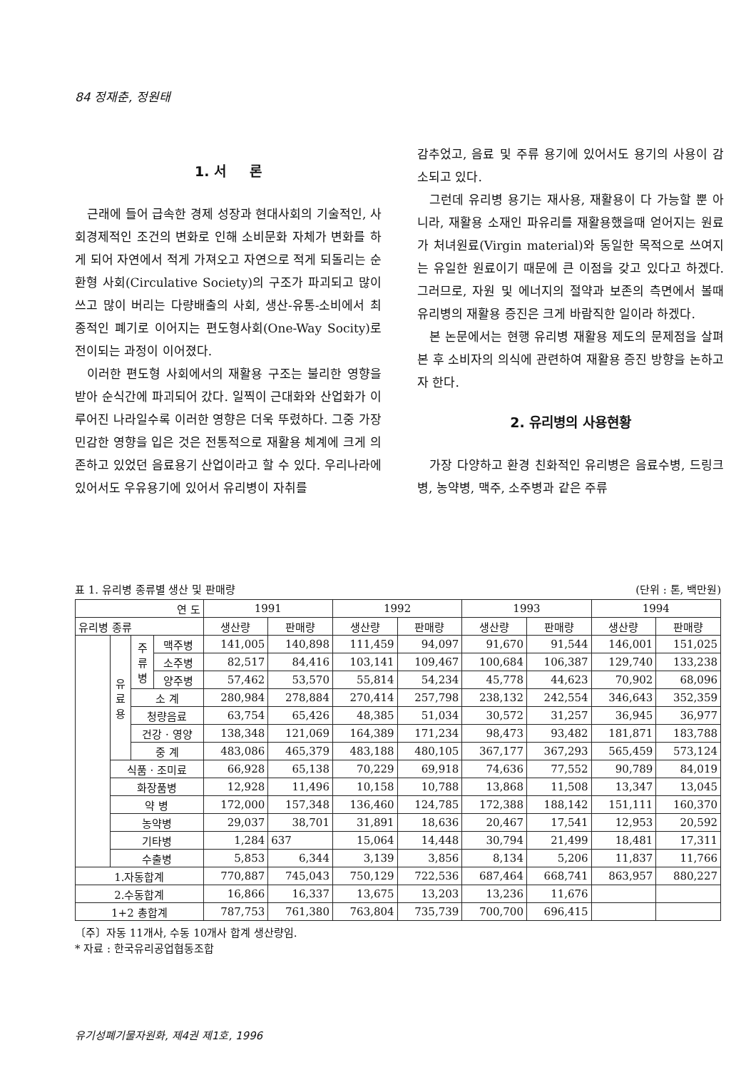84 정재춘, 정원태
1. 서 론
근래에 들어 급속한 경제 성장과 현대사회의 기술적인, 사회경제적인 조건의 변화로 인해 소비문화 자체가 변화를 하게 되어 자연에서 적게 가져오고 자연으로 적게 되돌리는 순환형 사회(Circulative Society)의 구조가 파괴되고 많이 쓰고 많이 버리는 다량배출의 사회, 생산-유통-소비에서 최종적인 폐기로 이어지는 편도형사회(One-Way Socity)로 전이되는 과정이 이어졌다.
이러한 편도형 사회에서의 재활용 구조는 불리한 영향을 받아 순식간에 파괴되어 갔다. 일찍이 근대화와 산업화가 이루어진 나라일수록 이러한 영향은 더욱 뚜렸하다. 그중 가장 민감한 영향을 입은 것은 전통적으로 재활용 체계에 크게 의존하고 있었던 음료용기 산업이라고 할 수 있다. 우리나라에 있어서도 우유용기에 있어서 유리병이 자취를
감추었고, 음료 및 주류 용기에 있어서도 용기의 사용이 감소되고 있다.
그런데 유리병 용기는 재사용, 재활용이 다 가능할 뿐 아니라, 재활용 소재인 파유리를 재활용했을때 얻어지는 원료가 처녀원료(Virgin material)와 동일한 목적으로 쓰여지는 유일한 원료이기 때문에 큰 이점을 갖고 있다고 하겠다. 그러므로, 자원 및 에너지의 절약과 보존의 측면에서 볼때 유리병의 재활용 증진은 크게 바람직한 일이라 하겠다.
본 논문에서는 현행 유리병 재활용 제도의 문제점을 살펴본 후 소비자의 의식에 관련하여 재활용 증진 방향을 논하고자 한다.
2. 유리병의 사용현황
가장 다양하고 환경 친화적인 유리병은 음료수병, 드링크병, 농약병, 맥주, 소주병과 같은 주류
표 1. 유리병 종류별 생산 및 판매량 (단위 : 톤, 백만원)
| 연 도 | | | | 1991 | | 1992 | | 1993 | | 1994 | |
| --- | --- | --- | --- | --- | --- | --- | --- | --- | --- | --- | --- |
| 유리병 종류 | | | | 생산량 | 판매량 | 생산량 | 판매량 | 생산량 | 판매량 | 생산량 | 판매량 |
| | 유 료 용 | 주 류 병 | 맥주병 | 141,005 | 140,898 | 111,459 | 94,097 | 91,670 | 91,544 | 146,001 | 151,025 |
| | | | 소주병 | 82,517 | 84,416 | 103,141 | 109,467 | 100,684 | 106,387 | 129,740 | 133,238 |
| | | | 양주병 | 57,462 | 53,570 | 55,814 | 54,234 | 45,778 | 44,623 | 70,902 | 68,096 |
| | | 소 계 | | 280,984 | 278,884 | 270,414 | 257,798 | 238,132 | 242,554 | 346,643 | 352,359 |
| | | 청량음료 | | 63,754 | 65,426 | 48,385 | 51,034 | 30,572 | 31,257 | 36,945 | 36,977 |
| | | 건강 · 영양 | | 138,348 | 121,069 | 164,389 | 171,234 | 98,473 | 93,482 | 181,871 | 183,788 |
| | | 중 계 | | 483,086 | 465,379 | 483,188 | 480,105 | 367,177 | 367,293 | 565,459 | 573,124 |
| | 식품 · 조미료 | | | 66,928 | 65,138 | 70,229 | 69,918 | 74,636 | 77,552 | 90,789 | 84,019 |
| | 화장품병 | | | 12,928 | 11,496 | 10,158 | 10,788 | 13,868 | 11,508 | 13,347 | 13,045 |
| | 약 병 | | | 172,000 | 157,348 | 136,460 | 124,785 | 172,388 | 188,142 | 151,111 | 160,370 |
| | 농약병 | | | 29,037 | 38,701 | 31,891 | 18,636 | 20,467 | 17,541 | 12,953 | 20,592 |
| | 기타병 | | | 1,284 | 637 | 15,064 | 14,448 | 30,794 | 21,499 | 18,481 | 17,311 |
| | 수출병 | | | 5,853 | 6,344 | 3,139 | 3,856 | 8,134 | 5,206 | 11,837 | 11,766 |
| 1.자동합계 | | | | 770,887 | 745,043 | 750,129 | 722,536 | 687,464 | 668,741 | 863,957 | 880,227 |
| 2.수동합계 | | | | 16,866 | 16,337 | 13,675 | 13,203 | 13,236 | 11,676 | | |
| 1+2 총합계 | | | | 787,753 | 761,380 | 763,804 | 735,739 | 700,700 | 696,415 | | |
〔주〕자동 11개사, 수동 10개사 합계 생산량임.
* 자료 : 한국유리공업협동조합
유기성폐기물자원화, 제4권 제1호, 1996